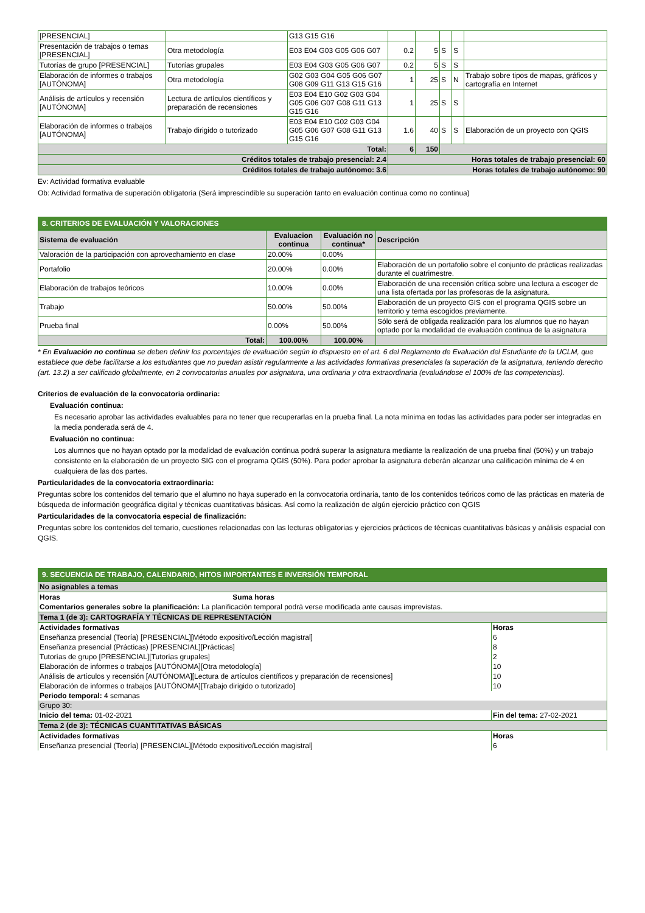| [PRESENCIAL] | | G13 G15 G16 | | | | | |
| Presentación de trabajos o temas [PRESENCIAL] | Otra metodología | E03 E04 G03 G05 G06 G07 | 0.2 | 5 | S | S | |
| Tutorías de grupo [PRESENCIAL] | Tutorías grupales | E03 E04 G03 G05 G06 G07 | 0.2 | 5 | S | S | |
| Elaboración de informes o trabajos [AUTÓNOMA] | Otra metodología | G02 G03 G04 G05 G06 G07 G08 G09 G11 G13 G15 G16 | 1 | 25 | S | N | Trabajo sobre tipos de mapas, gráficos y cartografía en Internet |
| Análisis de artículos y recensión [AUTÓNOMA] | Lectura de artículos científicos y preparación de recensiones | E03 E04 E10 G02 G03 G04 G05 G06 G07 G08 G11 G13 G15 G16 | 1 | 25 | S | S | |
| Elaboración de informes o trabajos [AUTÓNOMA] | Trabajo dirigido o tutorizado | E03 E04 E10 G02 G03 G04 G05 G06 G07 G08 G11 G13 G15 G16 | 1.6 | 40 | S | S | Elaboración de un proyecto con QGIS |
| Total: | | | 6 | 150 | | | |
| Créditos totales de trabajo presencial: 2.4 | | | Horas totales de trabajo presencial: 60 | | | | |
| Créditos totales de trabajo autónomo: 3.6 | | | Horas totales de trabajo autónomo: 90 | | | | |
Ev: Actividad formativa evaluable
Ob: Actividad formativa de superación obligatoria (Será imprescindible su superación tanto en evaluación continua como no continua)
8. CRITERIOS DE EVALUACIÓN Y VALORACIONES
| Sistema de evaluación | Evaluacion continua | Evaluación no continua* | Descripción |
| --- | --- | --- | --- |
| Valoración de la participación con aprovechamiento en clase | 20.00% | 0.00% | |
| Portafolio | 20.00% | 0.00% | Elaboración de un portafolio sobre el conjunto de prácticas realizadas durante el cuatrimestre. |
| Elaboración de trabajos teóricos | 10.00% | 0.00% | Elaboración de una recensión crítica sobre una lectura a escoger de una lista ofertada por las profesoras de la asignatura. |
| Trabajo | 50.00% | 50.00% | Elaboración de un proyecto GIS con el programa QGIS sobre un territorio y tema escogidos previamente. |
| Prueba final | 0.00% | 50.00% | Sólo será de obligada realización para los alumnos que no hayan optado por la modalidad de evaluación continua de la asignatura |
| Total: | 100.00% | 100.00% | |
* En Evaluación no continua se deben definir los porcentajes de evaluación según lo dispuesto en el art. 6 del Reglamento de Evaluación del Estudiante de la UCLM, que establece que debe facilitarse a los estudiantes que no puedan asistir regularmente a las actividades formativas presenciales la superación de la asignatura, teniendo derecho (art. 13.2) a ser calificado globalmente, en 2 convocatorias anuales por asignatura, una ordinaria y otra extraordinaria (evaluándose el 100% de las competencias).
Criterios de evaluación de la convocatoria ordinaria:
Evaluación continua:
Es necesario aprobar las actividades evaluables para no tener que recuperarlas en la prueba final. La nota mínima en todas las actividades para poder ser integradas en la media ponderada será de 4.
Evaluación no continua:
Los alumnos que no hayan optado por la modalidad de evaluación continua podrá superar la asignatura mediante la realización de una prueba final (50%) y un trabajo consistente en la elaboración de un proyecto SIG con el programa QGIS (50%). Para poder aprobar la asignatura deberán alcanzar una calificación mínima de 4 en cualquiera de las dos partes.
Particularidades de la convocatoria extraordinaria:
Preguntas sobre los contenidos del temario que el alumno no haya superado en la convocatoria ordinaria, tanto de los contenidos teóricos como de las prácticas en materia de búsqueda de información geográfica digital y técnicas cuantitativas básicas. Así como la realización de algún ejercicio práctico con QGIS
Particularidades de la convocatoria especial de finalización:
Preguntas sobre los contenidos del temario, cuestiones relacionadas con las lecturas obligatorias y ejercicios prácticos de técnicas cuantitativas básicas y análisis espacial con QGIS.
9. SECUENCIA DE TRABAJO, CALENDARIO, HITOS IMPORTANTES E INVERSIÓN TEMPORAL
| No asignables a temas | |
| Horas Suma horas | |
| Comentarios generales sobre la planificación: La planificación temporal podrá verse modificada ante causas imprevistas. | |
| Tema 1 (de 3): CARTOGRAFÍA Y TÉCNICAS DE REPRESENTACIÓN | |
| Actividades formativas | Horas |
| Enseñanza presencial (Teoría) [PRESENCIAL][Método expositivo/Lección magistral] | 6 |
| Enseñanza presencial (Prácticas) [PRESENCIAL][Prácticas] | 8 |
| Tutorías de grupo [PRESENCIAL][Tutorías grupales] | 2 |
| Elaboración de informes o trabajos [AUTÓNOMA][Otra metodología] | 10 |
| Análisis de artículos y recensión [AUTÓNOMA][Lectura de artículos científicos y preparación de recensiones] | 10 |
| Elaboración de informes o trabajos [AUTÓNOMA][Trabajo dirigido o tutorizado] | 10 |
| Periodo temporal: 4 semanas | |
| Grupo 30: | |
| Inicio del tema: 01-02-2021 | Fin del tema: 27-02-2021 |
| Tema 2 (de 3): TÉCNICAS CUANTITATIVAS BÁSICAS | |
| Actividades formativas | Horas |
| Enseñanza presencial (Teoría) [PRESENCIAL][Método expositivo/Lección magistral] | 6 |